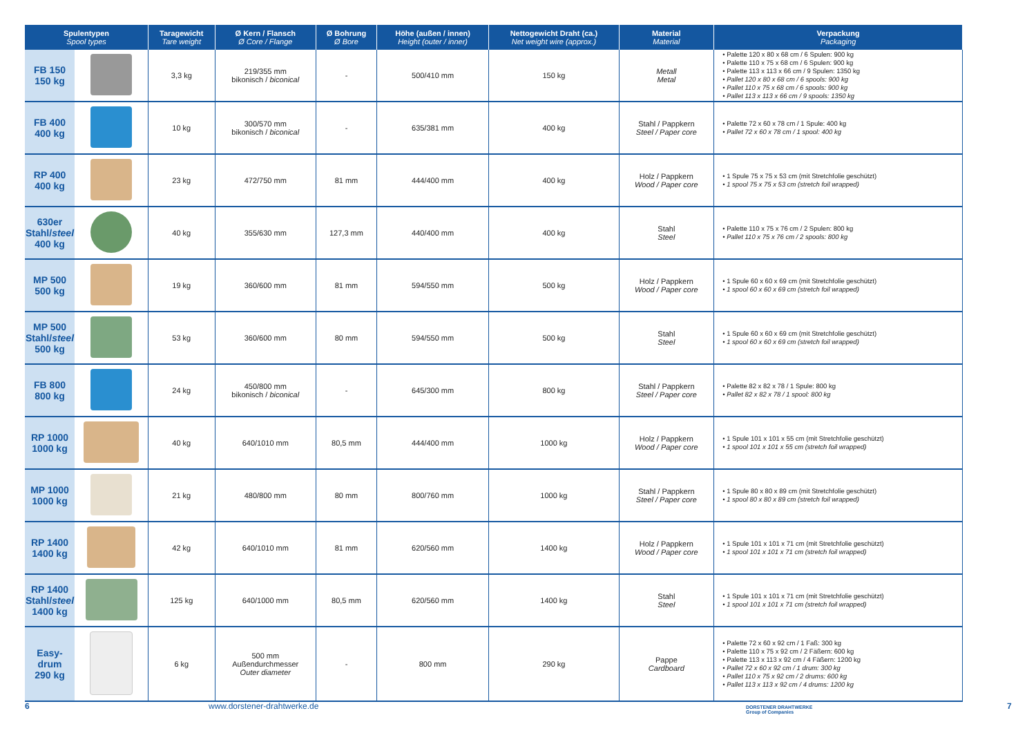| Spulentypen Spool types | | Taragewicht Tare weight | Ø Kern / Flansch Ø Core / Flange | Ø Bohrung Ø Bore | Höhe (außen / innen) Height (outer / inner) | Nettogewicht Draht (ca.) Net weight wire (approx.) | Material Material | Verpackung Packaging |
| --- | --- | --- | --- | --- | --- | --- | --- | --- |
| FB 150 150 kg | | 3,3 kg | 219/355 mm bikonisch / biconical | - | 500/410 mm | 150 kg | Metall Metal | • Palette 120 x 80 x 68 cm / 6 Spulen: 900 kg • Palette 110 x 75 x 68 cm / 6 Spulen: 900 kg • Palette 113 x 113 x 66 cm / 9 Spulen: 1350 kg • Pallet 120 x 80 x 68 cm / 6 spools: 900 kg • Pallet 110 x 75 x 68 cm / 6 spools: 900 kg • Pallet 113 x 113 x 66 cm / 9 spools: 1350 kg |
| FB 400 400 kg | | 10 kg | 300/570 mm bikonisch / biconical | - | 635/381 mm | 400 kg | Stahl / Pappkern Steel / Paper core | • Palette 72 x 60 x 78 cm / 1 Spule: 400 kg • Pallet 72 x 60 x 78 cm / 1 spool: 400 kg |
| RP 400 400 kg | | 23 kg | 472/750 mm | 81 mm | 444/400 mm | 400 kg | Holz / Pappkern Wood / Paper core | • 1 Spule 75 x 75 x 53 cm (mit Stretchfolie geschützt) • 1 spool 75 x 75 x 53 cm (stretch foil wrapped) |
| 630er Stahl/ steel 400 kg | | 40 kg | 355/630 mm | 127,3 mm | 440/400 mm | 400 kg | Stahl Steel | • Palette 110 x 75 x 76 cm / 2 Spulen: 800 kg • Pallet 110 x 75 x 76 cm / 2 spools: 800 kg |
| MP 500 500 kg | | 19 kg | 360/600 mm | 81 mm | 594/550 mm | 500 kg | Holz / Pappkern Wood / Paper core | • 1 Spule 60 x 60 x 69 cm (mit Stretchfolie geschützt) • 1 spool 60 x 60 x 69 cm (stretch foil wrapped) |
| MP 500 Stahl/ steel 500 kg | | 53 kg | 360/600 mm | 80 mm | 594/550 mm | 500 kg | Stahl Steel | • 1 Spule 60 x 60 x 69 cm (mit Stretchfolie geschützt) • 1 spool 60 x 60 x 69 cm (stretch foil wrapped) |
| FB 800 800 kg | | 24 kg | 450/800 mm bikonisch / biconical | - | 645/300 mm | 800 kg | Stahl / Pappkern Steel / Paper core | • Palette 82 x 82 x 78 / 1 Spule: 800 kg • Pallet 82 x 82 x 78 / 1 spool: 800 kg |
| RP 1000 1000 kg | | 40 kg | 640/1010 mm | 80,5 mm | 444/400 mm | 1000 kg | Holz / Pappkern Wood / Paper core | • 1 Spule 101 x 101 x 55 cm (mit Stretchfolie geschützt) • 1 spool 101 x 101 x 55 cm (stretch foil wrapped) |
| MP 1000 1000 kg | | 21 kg | 480/800 mm | 80 mm | 800/760 mm | 1000 kg | Stahl / Pappkern Steel / Paper core | • 1 Spule 80 x 80 x 89 cm (mit Stretchfolie geschützt) • 1 spool 80 x 80 x 89 cm (stretch foil wrapped) |
| RP 1400 1400 kg | | 42 kg | 640/1010 mm | 81 mm | 620/560 mm | 1400 kg | Holz / Pappkern Wood / Paper core | • 1 Spule 101 x 101 x 71 cm (mit Stretchfolie geschützt) • 1 spool 101 x 101 x 71 cm (stretch foil wrapped) |
| RP 1400 Stahl/ steel 1400 kg | | 125 kg | 640/1000 mm | 80,5 mm | 620/560 mm | 1400 kg | Stahl Steel | • 1 Spule 101 x 101 x 71 cm (mit Stretchfolie geschützt) • 1 spool 101 x 101 x 71 cm (stretch foil wrapped) |
| Easy- drum 290 kg | | 6 kg | 500 mm Außendurchmesser Outer diameter | - | 800 mm | 290 kg | Pappe Cardboard | • Palette 72 x 60 x 92 cm / 1 Faß: 300 kg • Palette 110 x 75 x 92 cm / 2 Fäßern: 600 kg • Palette 113 x 113 x 92 cm / 4 Fäßern: 1200 kg • Pallet 72 x 60 x 92 cm / 1 drum: 300 kg • Pallet 110 x 75 x 92 cm / 2 drums: 600 kg • Pallet 113 x 113 x 92 cm / 4 drums: 1200 kg |
6 www.dorstener-drahtwerke.de DORSTENER DRAHTWERKE
Group of Companies
7